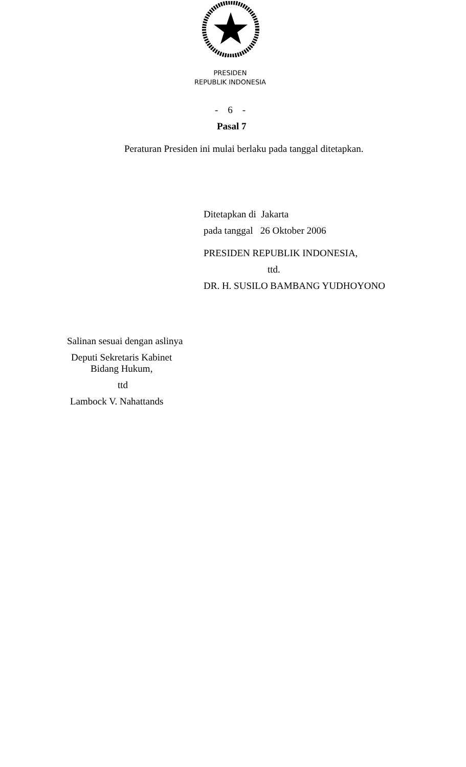PRESIDEN
REPUBLIK INDONESIA
- 6 -
Pasal 7
Peraturan Presiden ini mulai berlaku pada tanggal ditetapkan.
Ditetapkan di Jakarta
pada tanggal 26 Oktober 2006
PRESIDEN REPUBLIK INDONESIA,
ttd.
DR. H. SUSILO BAMBANG YUDHOYONO
Salinan sesuai dengan aslinya
Deputi Sekretaris Kabinet
Bidang Hukum,
ttd
Lambock V. Nahattands